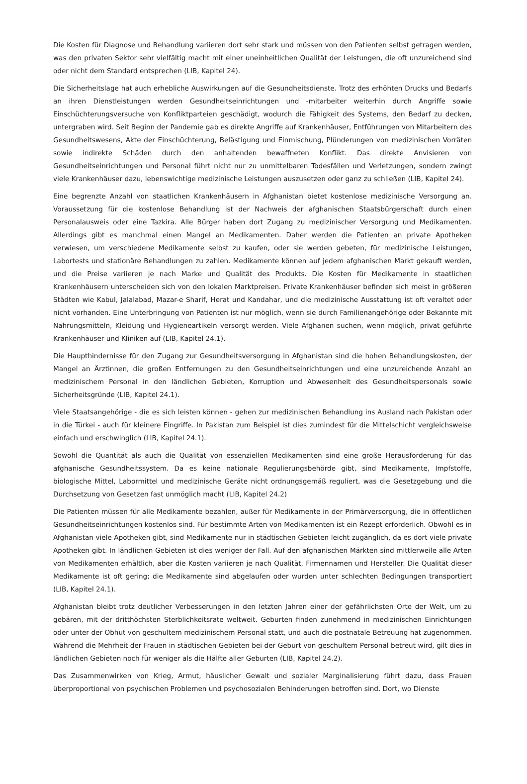Die Kosten für Diagnose und Behandlung variieren dort sehr stark und müssen von den Patienten selbst getragen werden, was den privaten Sektor sehr vielfältig macht mit einer uneinheitlichen Qualität der Leistungen, die oft unzureichend sind oder nicht dem Standard entsprechen (LIB, Kapitel 24).
Die Sicherheitslage hat auch erhebliche Auswirkungen auf die Gesundheitsdienste. Trotz des erhöhten Drucks und Bedarfs an ihren Dienstleistungen werden Gesundheitseinrichtungen und -mitarbeiter weiterhin durch Angriffe sowie Einschüchterungsversuche von Konfliktparteien geschädigt, wodurch die Fähigkeit des Systems, den Bedarf zu decken, untergraben wird. Seit Beginn der Pandemie gab es direkte Angriffe auf Krankenhäuser, Entführungen von Mitarbeitern des Gesundheitswesens, Akte der Einschüchterung, Belästigung und Einmischung, Plünderungen von medizinischen Vorräten sowie indirekte Schäden durch den anhaltenden bewaffneten Konflikt. Das direkte Anvisieren von Gesundheitseinrichtungen und Personal führt nicht nur zu unmittelbaren Todesfällen und Verletzungen, sondern zwingt viele Krankenhäuser dazu, lebenswichtige medizinische Leistungen auszusetzen oder ganz zu schließen (LIB, Kapitel 24).
Eine begrenzte Anzahl von staatlichen Krankenhäusern in Afghanistan bietet kostenlose medizinische Versorgung an. Voraussetzung für die kostenlose Behandlung ist der Nachweis der afghanischen Staatsbürgerschaft durch einen Personalausweis oder eine Tazkira. Alle Bürger haben dort Zugang zu medizinischer Versorgung und Medikamenten. Allerdings gibt es manchmal einen Mangel an Medikamenten. Daher werden die Patienten an private Apotheken verwiesen, um verschiedene Medikamente selbst zu kaufen, oder sie werden gebeten, für medizinische Leistungen, Labortests und stationäre Behandlungen zu zahlen. Medikamente können auf jedem afghanischen Markt gekauft werden, und die Preise variieren je nach Marke und Qualität des Produkts. Die Kosten für Medikamente in staatlichen Krankenhäusern unterscheiden sich von den lokalen Marktpreisen. Private Krankenhäuser befinden sich meist in größeren Städten wie Kabul, Jalalabad, Mazar-e Sharif, Herat und Kandahar, und die medizinische Ausstattung ist oft veraltet oder nicht vorhanden. Eine Unterbringung von Patienten ist nur möglich, wenn sie durch Familienangehörige oder Bekannte mit Nahrungsmitteln, Kleidung und Hygieneartikeln versorgt werden. Viele Afghanen suchen, wenn möglich, privat geführte Krankenhäuser und Kliniken auf (LIB, Kapitel 24.1).
Die Haupthindernisse für den Zugang zur Gesundheitsversorgung in Afghanistan sind die hohen Behandlungskosten, der Mangel an Ärztinnen, die großen Entfernungen zu den Gesundheitseinrichtungen und eine unzureichende Anzahl an medizinischem Personal in den ländlichen Gebieten, Korruption und Abwesenheit des Gesundheitspersonals sowie Sicherheitsgründe (LIB, Kapitel 24.1).
Viele Staatsangehörige - die es sich leisten können - gehen zur medizinischen Behandlung ins Ausland nach Pakistan oder in die Türkei - auch für kleinere Eingriffe. In Pakistan zum Beispiel ist dies zumindest für die Mittelschicht vergleichsweise einfach und erschwinglich (LIB, Kapitel 24.1).
Sowohl die Quantität als auch die Qualität von essenziellen Medikamenten sind eine große Herausforderung für das afghanische Gesundheitssystem. Da es keine nationale Regulierungsbehörde gibt, sind Medikamente, Impfstoffe, biologische Mittel, Labormittel und medizinische Geräte nicht ordnungsgemäß reguliert, was die Gesetzgebung und die Durchsetzung von Gesetzen fast unmöglich macht (LIB, Kapitel 24.2)
Die Patienten müssen für alle Medikamente bezahlen, außer für Medikamente in der Primärversorgung, die in öffentlichen Gesundheitseinrichtungen kostenlos sind. Für bestimmte Arten von Medikamenten ist ein Rezept erforderlich. Obwohl es in Afghanistan viele Apotheken gibt, sind Medikamente nur in städtischen Gebieten leicht zugänglich, da es dort viele private Apotheken gibt. In ländlichen Gebieten ist dies weniger der Fall. Auf den afghanischen Märkten sind mittlerweile alle Arten von Medikamenten erhältlich, aber die Kosten variieren je nach Qualität, Firmennamen und Hersteller. Die Qualität dieser Medikamente ist oft gering; die Medikamente sind abgelaufen oder wurden unter schlechten Bedingungen transportiert (LIB, Kapitel 24.1).
Afghanistan bleibt trotz deutlicher Verbesserungen in den letzten Jahren einer der gefährlichsten Orte der Welt, um zu gebären, mit der dritthöchsten Sterblichkeitsrate weltweit. Geburten finden zunehmend in medizinischen Einrichtungen oder unter der Obhut von geschultem medizinischem Personal statt, und auch die postnatale Betreuung hat zugenommen. Während die Mehrheit der Frauen in städtischen Gebieten bei der Geburt von geschultem Personal betreut wird, gilt dies in ländlichen Gebieten noch für weniger als die Hälfte aller Geburten (LIB, Kapitel 24.2).
Das Zusammenwirken von Krieg, Armut, häuslicher Gewalt und sozialer Marginalisierung führt dazu, dass Frauen überproportional von psychischen Problemen und psychosozialen Behinderungen betroffen sind. Dort, wo Dienste